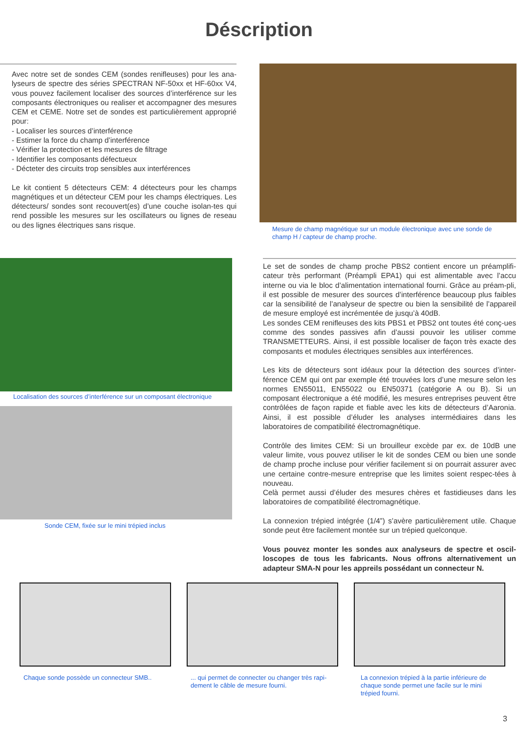Déscription
Avec notre set de sondes CEM (sondes renifleuses) pour les ana-lyseurs de spectre des séries SPECTRAN NF-50xx et HF-60xx V4, vous pouvez facilement localiser des sources d’interférence sur les composants électroniques ou realiser et accompagner des mesures CEM et CEME. Notre set de sondes est particulièrement approprié pour:
- Localiser les sources d’interférence
- Estimer la force du champ d’interférence
- Vérifier la protection et les mesures de filtrage
- Identifier les composants défectueux
- Décteter des circuits trop sensibles aux interférences
Le kit contient 5 détecteurs CEM: 4 détecteurs pour les champs magnétiques et un détecteur CEM pour les champs électriques. Les détecteurs/ sondes sont recouvert(es) d’une couche isolan-tes qui rend possible les mesures sur les oscillateurs ou lignes de reseau ou des lignes électriques sans risque.
Mesure de champ magnétique sur un module électronique avec une sonde de champ H / capteur de champ proche.
Localisation des sources d’interférence sur un composant électronique
Sonde CEM, fixée sur le mini trépied inclus
Le set de sondes de champ proche PBS2 contient encore un préamplifi-cateur très performant (Préampli EPA1) qui est alimentable avec l’accu interne ou via le bloc d’alimentation international fourni. Grâce au préam-pli, il est possible de mesurer des sources d’interférence beaucoup plus faibles car la sensibilité de l’analyseur de spectre ou bien la sensibilité de l’appareil de mesure employé est incrémentée de jusqu’à 40dB.
Les sondes CEM renifleuses des kits PBS1 et PBS2 ont toutes été conç-ues comme des sondes passives afin d’aussi pouvoir les utiliser comme TRANSMETTEURS. Ainsi, il est possible localiser de façon très exacte des composants et modules électriques sensibles aux interférences.
Les kits de détecteurs sont idéaux pour la détection des sources d’inter-férence CEM qui ont par exemple été trouvées lors d’une mesure selon les normes EN55011, EN55022 ou EN50371 (catégorie A ou B). Si un composant électronique a été modifié, les mesures entreprises peuvent être contrôlées de façon rapide et fiable avec les kits de détecteurs d’Aaronia. Ainsi, il est possible d’éluder les analyses intermédiaires dans les laboratoires de compatibilité électromagnétique.
Contrôle des limites CEM: Si un brouilleur excède par ex. de 10dB une valeur limite, vous pouvez utiliser le kit de sondes CEM ou bien une sonde de champ proche incluse pour vérifier facilement si on pourrait assurer avec une certaine contre-mesure entreprise que les limites soient respec-tées à nouveau.
Celà permet aussi d’éluder des mesures chères et fastidieuses dans les laboratoires de compatibilité électromagnétique.
La connexion trépied intégrée (1/4”) s’avère particulièrement utile. Chaque sonde peut être facilement montée sur un trépied quelconque.
Vous pouvez monter les sondes aux analyseurs de spectre et oscil-loscopes de tous les fabricants. Nous offrons alternativement un adapteur SMA-N pour les appreils possédant un connecteur N.
Chaque sonde possède un connecteur SMB..
... qui permet de connecter ou changer très rapi-dement le câble de mesure fourni.
La connexion trépied à la partie inférieure de chaque sonde permet une facile sur le mini trépied fourni.
3